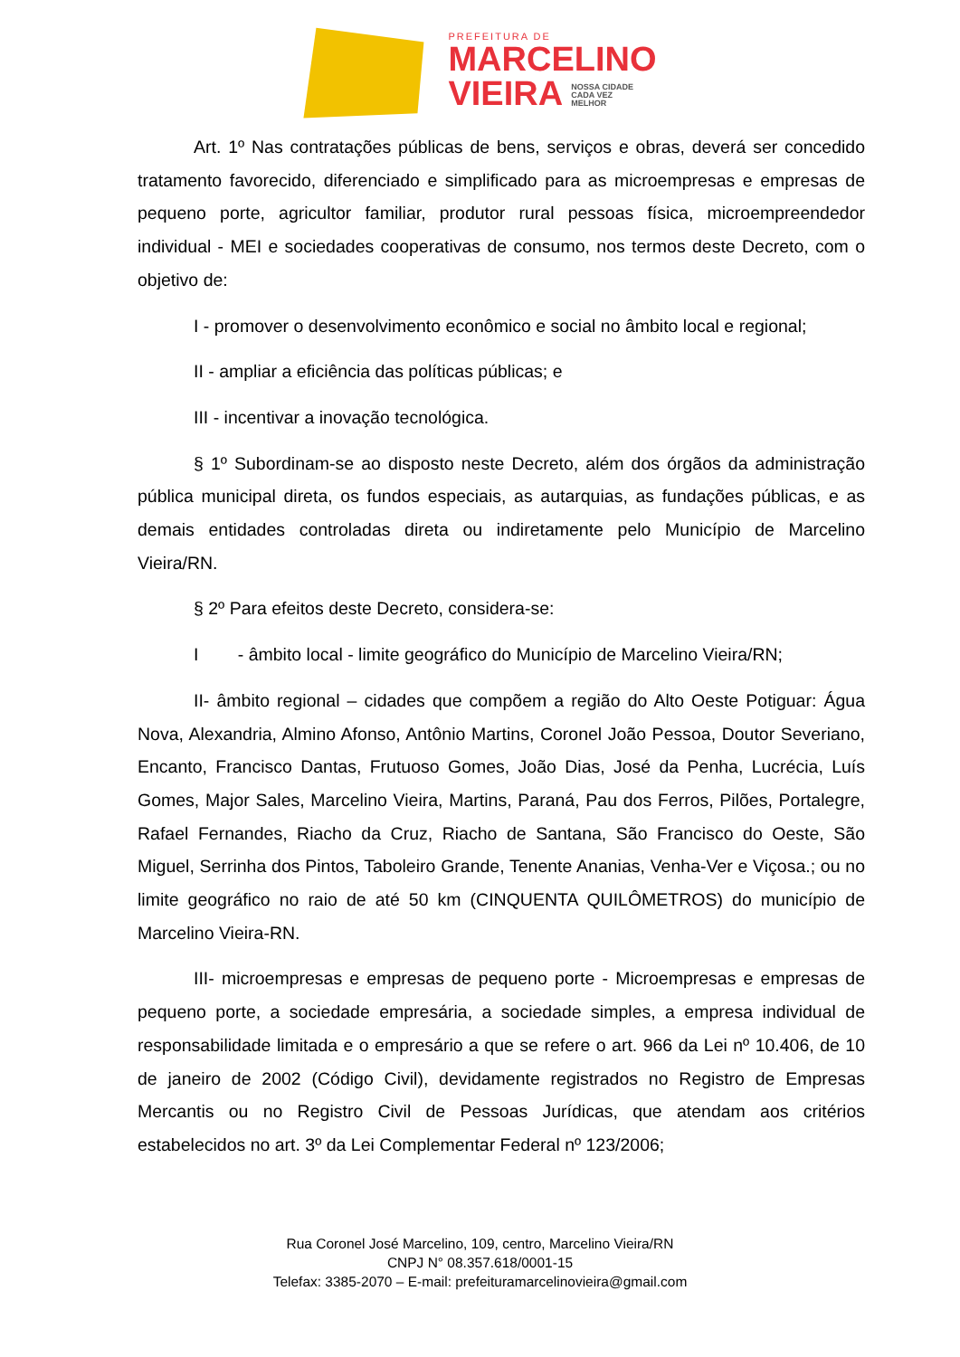PREFEITURA DE
MARCELINO
VIEIRA NOSSA CIDADE
CADA VEZ
MELHOR
Art. 1º Nas contratações públicas de bens, serviços e obras, deverá ser concedido tratamento favorecido, diferenciado e simplificado para as microempresas e empresas de pequeno porte, agricultor familiar, produtor rural pessoas física, microempreendedor individual - MEI e sociedades cooperativas de consumo, nos termos deste Decreto, com o objetivo de:
I - promover o desenvolvimento econômico e social no âmbito local e regional;
II - ampliar a eficiência das políticas públicas; e
III - incentivar a inovação tecnológica.
§ 1º Subordinam-se ao disposto neste Decreto, além dos órgãos da administração pública municipal direta, os fundos especiais, as autarquias, as fundações públicas, e as demais entidades controladas direta ou indiretamente pelo Município de Marcelino Vieira/RN.
§ 2º Para efeitos deste Decreto, considera-se:
I - âmbito local - limite geográfico do Município de Marcelino Vieira/RN;
II- âmbito regional – cidades que compõem a região do Alto Oeste Potiguar: Água Nova, Alexandria, Almino Afonso, Antônio Martins, Coronel João Pessoa, Doutor Severiano, Encanto, Francisco Dantas, Frutuoso Gomes, João Dias, José da Penha, Lucrécia, Luís Gomes, Major Sales, Marcelino Vieira, Martins, Paraná, Pau dos Ferros, Pilões, Portalegre, Rafael Fernandes, Riacho da Cruz, Riacho de Santana, São Francisco do Oeste, São Miguel, Serrinha dos Pintos, Taboleiro Grande, Tenente Ananias, Venha-Ver e Viçosa.; ou no limite geográfico no raio de até 50 km (CINQUENTA QUILÔMETROS) do município de Marcelino Vieira-RN.
III- microempresas e empresas de pequeno porte - Microempresas e empresas de pequeno porte, a sociedade empresária, a sociedade simples, a empresa individual de responsabilidade limitada e o empresário a que se refere o art. 966 da Lei nº 10.406, de 10 de janeiro de 2002 (Código Civil), devidamente registrados no Registro de Empresas Mercantis ou no Registro Civil de Pessoas Jurídicas, que atendam aos critérios estabelecidos no art. 3º da Lei Complementar Federal nº 123/2006;
Rua Coronel José Marcelino, 109, centro, Marcelino Vieira/RN
CNPJ N° 08.357.618/0001-15
Telefax: 3385-2070 – E-mail: prefeituramarcelinovieira@gmail.com